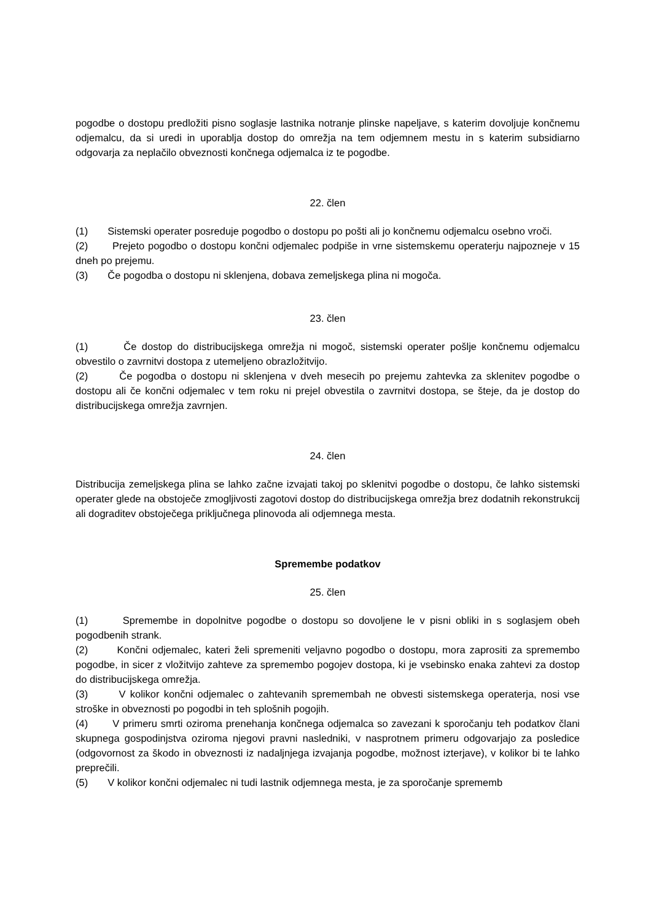pogodbe o dostopu predložiti pisno soglasje lastnika notranje plinske napeljave, s katerim dovoljuje končnemu odjemalcu, da si uredi in uporablja dostop do omrežja na tem odjemnem mestu in s katerim subsidiarno odgovarja za neplačilo obveznosti končnega odjemalca iz te pogodbe.
22. člen
(1) Sistemski operater posreduje pogodbo o dostopu po pošti ali jo končnemu odjemalcu osebno vroči.
(2) Prejeto pogodbo o dostopu končni odjemalec podpiše in vrne sistemskemu operaterju najpozneje v 15 dneh po prejemu.
(3) Če pogodba o dostopu ni sklenjena, dobava zemeljskega plina ni mogoča.
23. člen
(1) Če dostop do distribucijskega omrežja ni mogoč, sistemski operater pošlje končnemu odjemalcu obvestilo o zavrnitvi dostopa z utemeljeno obrazložitvijo.
(2) Če pogodba o dostopu ni sklenjena v dveh mesecih po prejemu zahtevka za sklenitev pogodbe o dostopu ali če končni odjemalec v tem roku ni prejel obvestila o zavrnitvi dostopa, se šteje, da je dostop do distribucijskega omrežja zavrnjen.
24. člen
Distribucija zemeljskega plina se lahko začne izvajati takoj po sklenitvi pogodbe o dostopu, če lahko sistemski operater glede na obstoječe zmogljivosti zagotovi dostop do distribucijskega omrežja brez dodatnih rekonstrukcij ali dograditev obstoječega priključnega plinovoda ali odjemnega mesta.
Spremembe podatkov
25. člen
(1) Spremembe in dopolnitve pogodbe o dostopu so dovoljene le v pisni obliki in s soglasjem obeh pogodbenih strank.
(2) Končni odjemalec, kateri želi spremeniti veljavno pogodbo o dostopu, mora zaprositi za spremembo pogodbe, in sicer z vložitvijo zahteve za spremembo pogojev dostopa, ki je vsebinsko enaka zahtevi za dostop do distribucijskega omrežja.
(3) V kolikor končni odjemalec o zahtevanih spremembah ne obvesti sistemskega operaterja, nosi vse stroške in obveznosti po pogodbi in teh splošnih pogojih.
(4) V primeru smrti oziroma prenehanja končnega odjemalca so zavezani k sporočanju teh podatkov člani skupnega gospodinjstva oziroma njegovi pravni nasledniki, v nasprotnem primeru odgovarjajo za posledice (odgovornost za škodo in obveznosti iz nadaljnjega izvajanja pogodbe, možnost izterjave), v kolikor bi te lahko preprečili.
(5) V kolikor končni odjemalec ni tudi lastnik odjemnega mesta, je za sporočanje sprememb